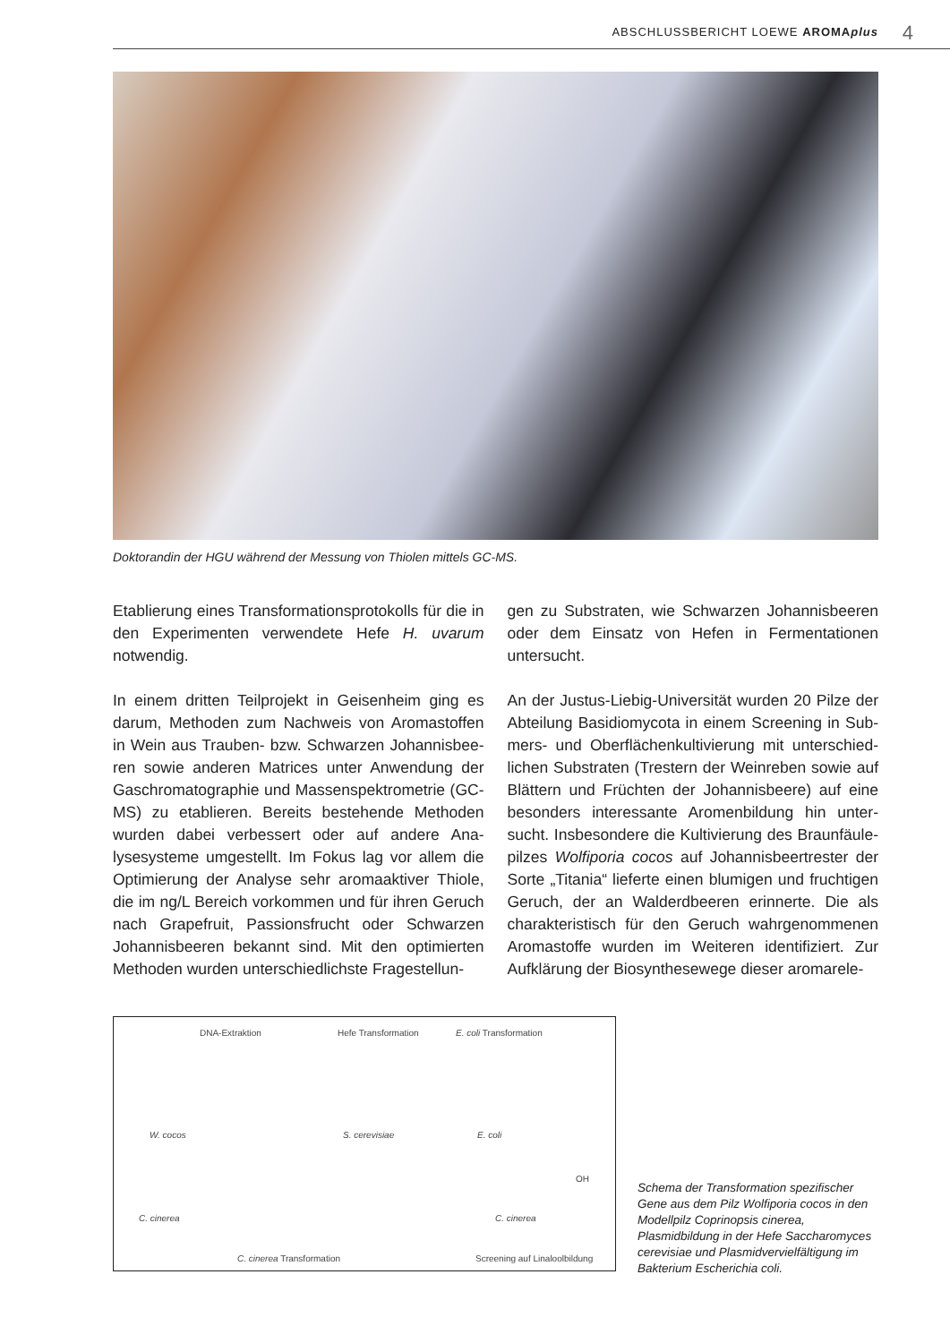ABSCHLUSSBERICHT LOEWE AROMAplus 4
Doktorandin der HGU während der Messung von Thiolen mittels GC-MS.
Etablierung eines Transformationsprotokolls für die in den Experimenten verwendete Hefe H. uvarum notwendig.
In einem dritten Teilprojekt in Geisenheim ging es darum, Methoden zum Nachweis von Aromastoffen in Wein aus Trauben- bzw. Schwarzen Johannisbee­ren sowie anderen Matrices unter Anwendung der Gaschromatographie und Massenspektrometrie (GC-MS) zu etablieren. Bereits bestehende Metho­den wurden dabei verbessert oder auf andere Ana­lysesysteme umgestellt. Im Fokus lag vor allem die Optimierung der Analyse sehr aromaaktiver Thiole, die im ng/L Bereich vorkommen und für ihren Geruch nach Grapefruit, Passionsfrucht oder Schwarzen Johannisbeeren bekannt sind. Mit den optimierten Methoden wurden unterschiedlichste Fragestellun-
gen zu Substraten, wie Schwarzen Johannisbeeren oder dem Einsatz von Hefen in Fermentationen untersucht.
An der Justus-Liebig-Universität wurden 20 Pilze der Abteilung Basidiomycota in einem Screening in Sub­mers- und Oberflächenkultivierung mit unterschied­lichen Substraten (Trestern der Weinreben sowie auf Blättern und Früchten der Johannisbeere) auf eine besonders interessante Aromenbildung hin unter­sucht. Insbesondere die Kultivierung des Braunfäule­pilzes Wolfiporia cocos auf Johannisbeertrester der Sorte „Titania“ lieferte einen blumigen und fruchti­gen Geruch, der an Walderdbeeren erinnerte. Die als charakteristisch für den Geruch wahrgenommenen Aromastoffe wurden im Weiteren identifiziert. Zur Aufklärung der Biosynthesewege dieser aromarele-
DNA-Extraktion Hefe Transformation E. coli Transformation
W. cocos S. cerevisiae E. coli
C. cinerea C. cinerea
OH
C. cinerea Transformation Screening auf Linaloolbildung
Schema der Transformation spezifischer Gene aus dem Pilz Wolfiporia cocos in den Modellpilz Coprinopsis cinerea, Plasmidbildung in der Hefe Saccharomy­ces cerevisiae und Plasmidvervielfälti­gung im Bakterium Escherichia coli.